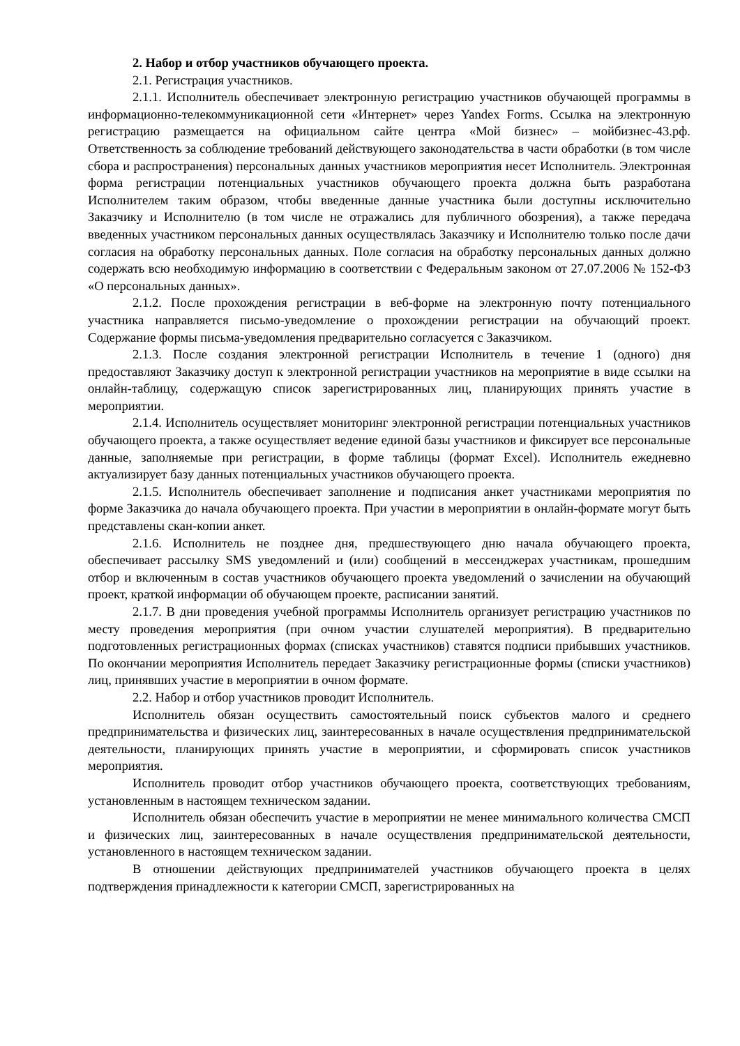2. Набор и отбор участников обучающего проекта.
2.1. Регистрация участников.
2.1.1. Исполнитель обеспечивает электронную регистрацию участников обучающей программы в информационно-телекоммуникационной сети «Интернет» через Yandex Forms. Ссылка на электронную регистрацию размещается на официальном сайте центра «Мой бизнес» – мойбизнес-43.рф. Ответственность за соблюдение требований действующего законодательства в части обработки (в том числе сбора и распространения) персональных данных участников мероприятия несет Исполнитель. Электронная форма регистрации потенциальных участников обучающего проекта должна быть разработана Исполнителем таким образом, чтобы введенные данные участника были доступны исключительно Заказчику и Исполнителю (в том числе не отражались для публичного обозрения), а также передача введенных участником персональных данных осуществлялась Заказчику и Исполнителю только после дачи согласия на обработку персональных данных. Поле согласия на обработку персональных данных должно содержать всю необходимую информацию в соответствии с Федеральным законом от 27.07.2006 № 152-ФЗ «О персональных данных».
2.1.2. После прохождения регистрации в веб-форме на электронную почту потенциального участника направляется письмо-уведомление о прохождении регистрации на обучающий проект. Содержание формы письма-уведомления предварительно согласуется с Заказчиком.
2.1.3. После создания электронной регистрации Исполнитель в течение 1 (одного) дня предоставляют Заказчику доступ к электронной регистрации участников на мероприятие в виде ссылки на онлайн-таблицу, содержащую список зарегистрированных лиц, планирующих принять участие в мероприятии.
2.1.4. Исполнитель осуществляет мониторинг электронной регистрации потенциальных участников обучающего проекта, а также осуществляет ведение единой базы участников и фиксирует все персональные данные, заполняемые при регистрации, в форме таблицы (формат Excel). Исполнитель ежедневно актуализирует базу данных потенциальных участников обучающего проекта.
2.1.5. Исполнитель обеспечивает заполнение и подписания анкет участниками мероприятия по форме Заказчика до начала обучающего проекта. При участии в мероприятии в онлайн-формате могут быть представлены скан-копии анкет.
2.1.6. Исполнитель не позднее дня, предшествующего дню начала обучающего проекта, обеспечивает рассылку SMS уведомлений и (или) сообщений в мессенджерах участникам, прошедшим отбор и включенным в состав участников обучающего проекта уведомлений о зачислении на обучающий проект, краткой информации об обучающем проекте, расписании занятий.
2.1.7. В дни проведения учебной программы Исполнитель организует регистрацию участников по месту проведения мероприятия (при очном участии слушателей мероприятия). В предварительно подготовленных регистрационных формах (списках участников) ставятся подписи прибывших участников. По окончании мероприятия Исполнитель передает Заказчику регистрационные формы (списки участников) лиц, принявших участие в мероприятии в очном формате.
2.2. Набор и отбор участников проводит Исполнитель.
Исполнитель обязан осуществить самостоятельный поиск субъектов малого и среднего предпринимательства и физических лиц, заинтересованных в начале осуществления предпринимательской деятельности, планирующих принять участие в мероприятии, и сформировать список участников мероприятия.
Исполнитель проводит отбор участников обучающего проекта, соответствующих требованиям, установленным в настоящем техническом задании.
Исполнитель обязан обеспечить участие в мероприятии не менее минимального количества СМСП и физических лиц, заинтересованных в начале осуществления предпринимательской деятельности, установленного в настоящем техническом задании.
В отношении действующих предпринимателей участников обучающего проекта в целях подтверждения принадлежности к категории СМСП, зарегистрированных на